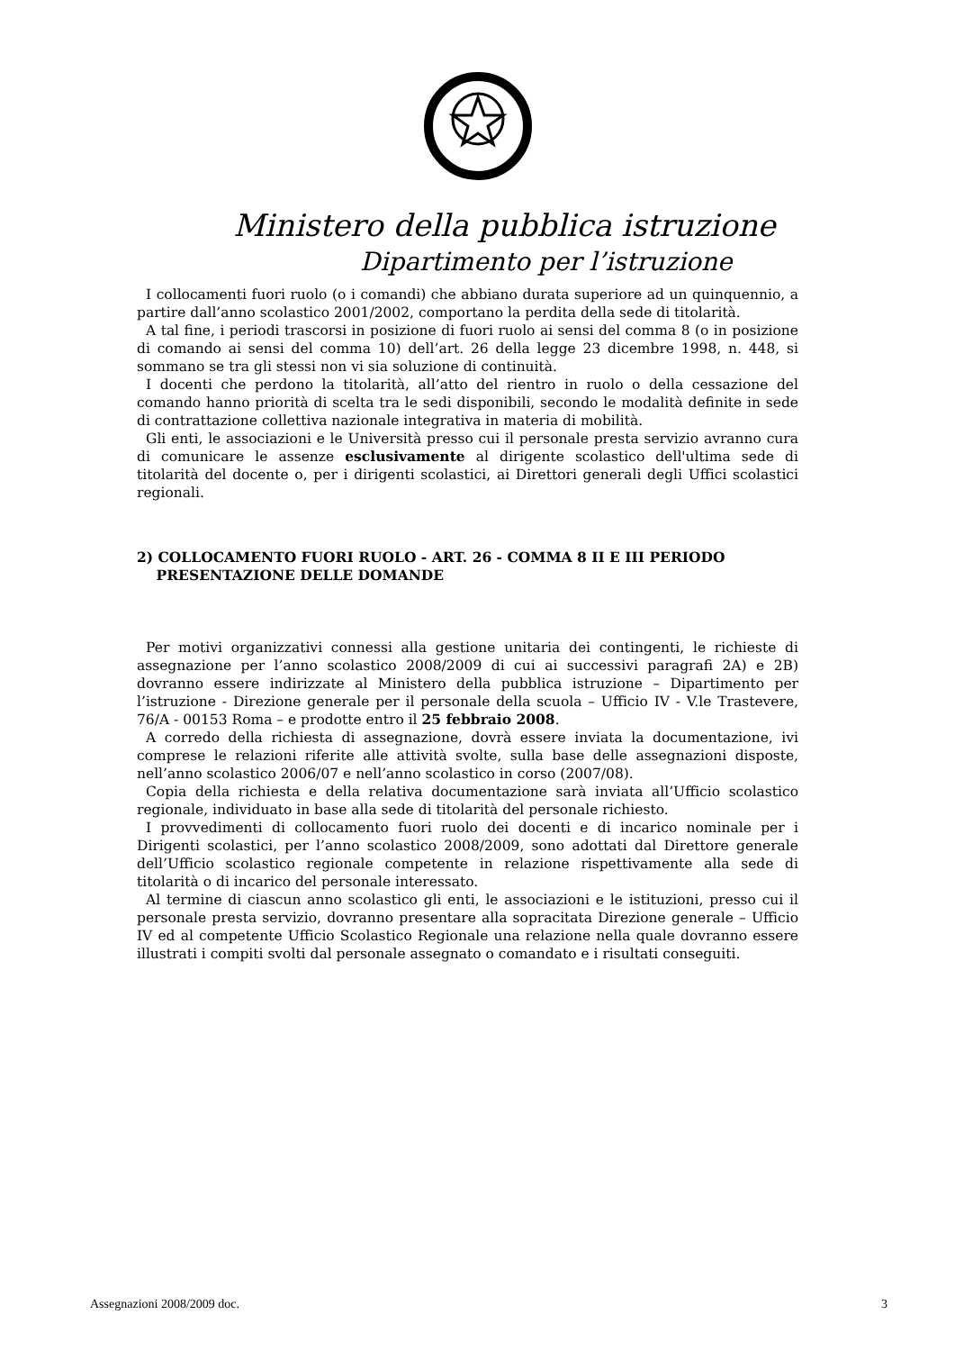Ministero della pubblica istruzione
Dipartimento per l’istruzione
I collocamenti fuori ruolo (o i comandi) che abbiano durata superiore ad un quinquennio, a partire dall’anno scolastico 2001/2002, comportano la perdita della sede di titolarità.
A tal fine, i periodi trascorsi in posizione di fuori ruolo ai sensi del comma 8 (o in posizione di comando ai sensi del comma 10) dell’art. 26 della legge 23 dicembre 1998, n. 448, si sommano se tra gli stessi non vi sia soluzione di continuità.
I docenti che perdono la titolarità, all’atto del rientro in ruolo o della cessazione del comando hanno priorità di scelta tra le sedi disponibili, secondo le modalità definite in sede di contrattazione collettiva nazionale integrativa in materia di mobilità.
Gli enti, le associazioni e le Università presso cui il personale presta servizio avranno cura di comunicare le assenze esclusivamente al dirigente scolastico dell'ultima sede di titolarità del docente o, per i dirigenti scolastici, ai Direttori generali degli Uffici scolastici regionali.
2) COLLOCAMENTO FUORI RUOLO - ART. 26 - COMMA 8 II E III PERIODO
PRESENTAZIONE DELLE DOMANDE
Per motivi organizzativi connessi alla gestione unitaria dei contingenti, le richieste di assegnazione per l’anno scolastico 2008/2009 di cui ai successivi paragrafi 2A) e 2B) dovranno essere indirizzate al Ministero della pubblica istruzione – Dipartimento per l’istruzione - Direzione generale per il personale della scuola – Ufficio IV - V.le Trastevere, 76/A - 00153 Roma – e prodotte entro il 25 febbraio 2008.
A corredo della richiesta di assegnazione, dovrà essere inviata la documentazione, ivi comprese le relazioni riferite alle attività svolte, sulla base delle assegnazioni disposte, nell’anno scolastico 2006/07 e nell’anno scolastico in corso (2007/08).
Copia della richiesta e della relativa documentazione sarà inviata all’Ufficio scolastico regionale, individuato in base alla sede di titolarità del personale richiesto.
I provvedimenti di collocamento fuori ruolo dei docenti e di incarico nominale per i Dirigenti scolastici, per l’anno scolastico 2008/2009, sono adottati dal Direttore generale dell’Ufficio scolastico regionale competente in relazione rispettivamente alla sede di titolarità o di incarico del personale interessato.
Al termine di ciascun anno scolastico gli enti, le associazioni e le istituzioni, presso cui il personale presta servizio, dovranno presentare alla sopracitata Direzione generale – Ufficio IV ed al competente Ufficio Scolastico Regionale una relazione nella quale dovranno essere illustrati i compiti svolti dal personale assegnato o comandato e i risultati conseguiti.
Assegnazioni 2008/2009 doc. 3